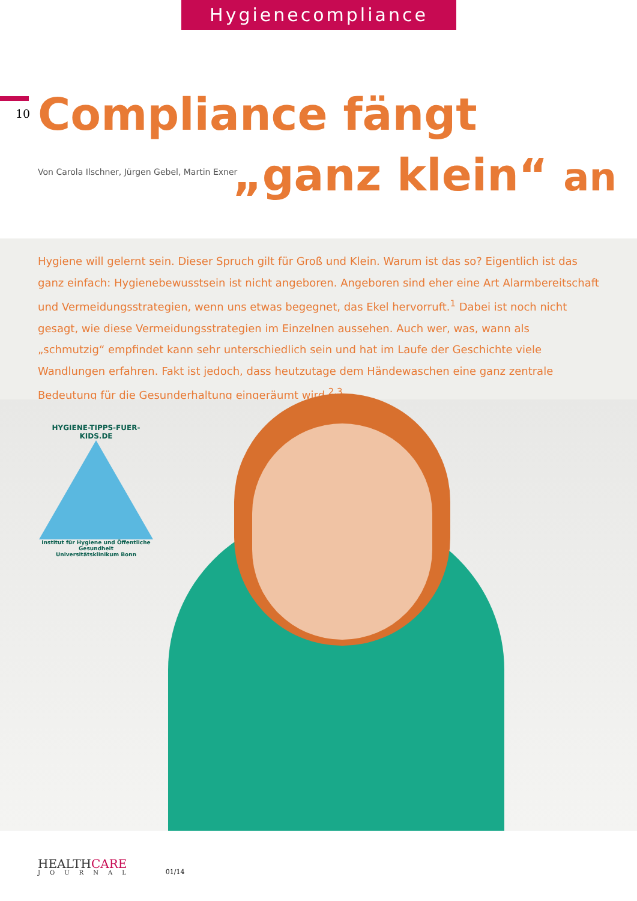Hygienecompliance
10
Compliance fängt
„ganz klein“ an
Von Carola Ilschner, Jürgen Gebel, Martin Exner
Hygiene will gelernt sein. Dieser Spruch gilt für Groß und Klein. Warum ist das so? Eigentlich ist das ganz einfach: Hygienebewusstsein ist nicht angeboren. Angeboren sind eher eine Art Alarmbereitschaft und Vermeidungsstrate­gien, wenn uns etwas begegnet, das Ekel hervorruft.<sup>1</sup> Dabei ist noch nicht gesagt, wie diese Vermeidungsstrategien im Einzelnen aussehen. Auch wer, was, wann als „schmutzig“ empfindet kann sehr unterschiedlich sein und hat im Laufe der Geschichte viele Wandlungen erfahren. Fakt ist jedoch, dass heutzutage dem Händewaschen eine ganz zentrale Bedeutung für die Gesunderhaltung eingeräumt wird.<sup>2,3</sup>
HYGIENE-TIPPS-FUER-KIDS.DE
Institut für Hygiene und Öffentliche Gesundheit
Universitätsklinikum Bonn
HEALTHCARE
JOURNAL
01/14